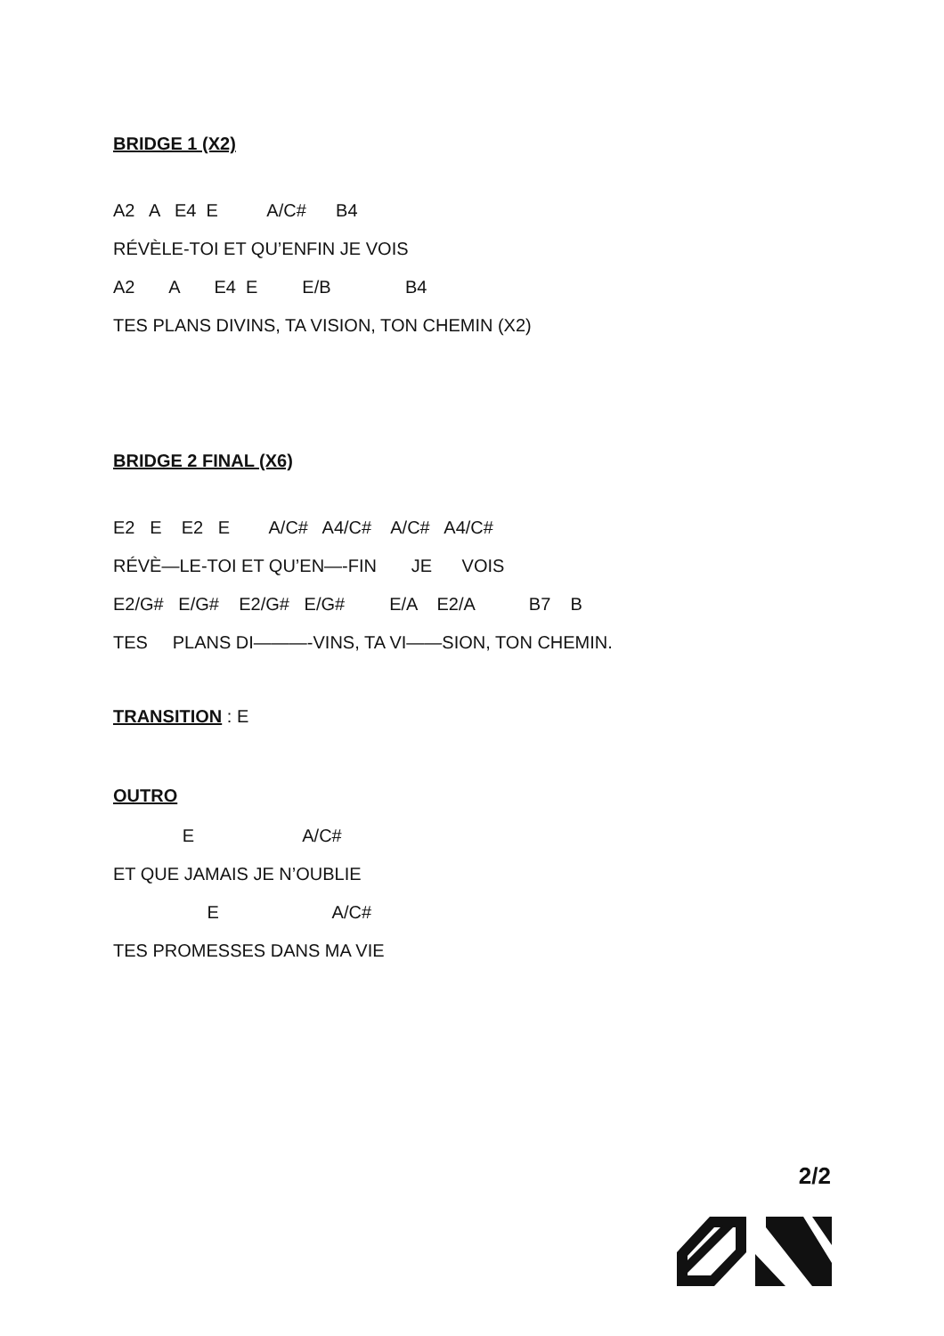BRIDGE 1 (X2)
A2 A E4 E A/C# B4
RÉVÈLE-TOI ET QU’ENFIN JE VOIS
A2 A E4 E E/B B4
TES PLANS DIVINS, TA VISION, TON CHEMIN (X2)
BRIDGE 2 FINAL (X6)
E2 E E2 E A/C# A4/C# A/C# A4/C#
RÉVÈ—LE-TOI ET QU’EN—-FIN JE VOIS
E2/G# E/G# E2/G# E/G# E/A E2/A B7 B
TES PLANS DI———-VINS, TA VI——SION, TON CHEMIN.
TRANSITION : E
OUTRO
E A/C#
ET QUE JAMAIS JE N’OUBLIE
E A/C#
TES PROMESSES DANS MA VIE
2/2